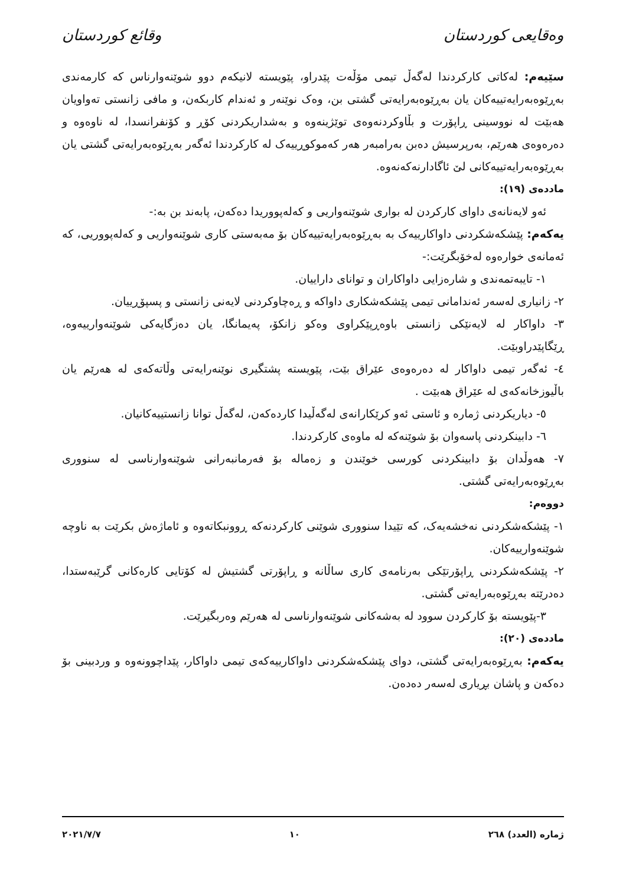وەقایعی کوردستان وقائع كوردستان
سێیەم: لەکاتی کارکردندا لەگەڵ تیمی مۆڵەت پێدراو، پێویستە لانیکەم دوو شوێنەوارناس کە کارمەندی بەڕێوەبەرایەتییەکان یان بەڕێوەبەرایەتی گشتی بن، وەک نوێنەر و ئەندام کاربکەن، و مافی زانستی تەواویان هەبێت لە نووسینی ڕاپۆرت و بڵاوکردنەوەی توێژینەوە و بەشداریکردنی کۆڕ و کۆنفرانسدا، لە ناوەوە و دەرەوەی هەرێم، بەرپرسیش دەبن بەرامبەر هەر کەموکوڕییەک لە کارکردندا ئەگەر بەڕێوەبەرایەتی گشتی یان بەڕێوەبەرایەتییەکانی لێ ئاگادارنەکەنەوە.
ماددەی (١٩):
ئەو لایەنانەی داوای کارکردن لە بواری شوێنەواریی و کەلەپووریدا دەکەن، پابەند بن بە:-
یەکەم: پێشکەشکردنی داواکارییەک بە بەڕێوەبەرایەتییەکان بۆ مەبەستی کاری شوێنەواریی و کەلەپووریی، کە ئەمانەی خوارەوە لەخۆبگرێت:-
١- تایبەتمەندی و شارەزایی داواکاران و توانای داراییان.
٢- زانیاری لەسەر ئەندامانی تیمی پێشکەشکاری داواکە و ڕەچاوکردنی لایەنی زانستی و پسپۆڕییان.
٣- داواکار لە لایەنێکی زانستی باوەڕپێکراوی وەکو زانکۆ، پەیمانگا، یان دەزگایەکی شوێنەوارییەوە، ڕێگاپێدراوبێت.
٤- ئەگەر تیمی داواکار لە دەرەوەی عێراق بێت، پێویستە پشتگیری نوێنەرایەتی وڵاتەکەی لە هەرێم یان باڵیوزخانەکەی لە عێراق هەبێت .
٥- دیاریکردنی ژمارە و ئاستی ئەو کرێکارانەی لەگەڵیدا کاردەکەن، لەگەڵ توانا زانستییەکانیان.
٦- دابینکردنی پاسەوان بۆ شوێنەکە لە ماوەی کارکردندا.
٧- هەوڵدان بۆ دابینکردنی کورسی خوێندن و زەمالە بۆ فەرمانبەرانی شوێنەوارناسی لە سنووری بەڕێوەبەرایەتی گشتی.
دووەم:
١- پێشکەشکردنی نەخشەیەک، کە تێیدا سنووری شوێنی کارکردنەکە ڕوونبکاتەوە و ئاماژەش بکرێت بە ناوچە شوێنەوارییەکان.
٢- پێشکەشکردنی ڕاپۆرتێکی بەرنامەی کاری ساڵانە و ڕاپۆرتی گشتیش لە کۆتایی کارەکانی گرێبەستدا، دەدرێتە بەڕێوەبەرایەتی گشتی.
٣-پێویستە بۆ کارکردن سوود لە بەشەکانی شوێنەوارناسی لە هەرێم وەربگیرێت.
ماددەی (٢٠):
یەکەم: بەڕێوەبەرایەتی گشتی، دوای پێشکەشکردنی داواکارییەکەی تیمی داواکار، پێداچوونەوە و وردبینی بۆ دەکەن و پاشان بڕیاری لەسەر دەدەن.
ژمارە (العدد) ٢٦٨ ١٠ ٢٠٢١/٧/٧